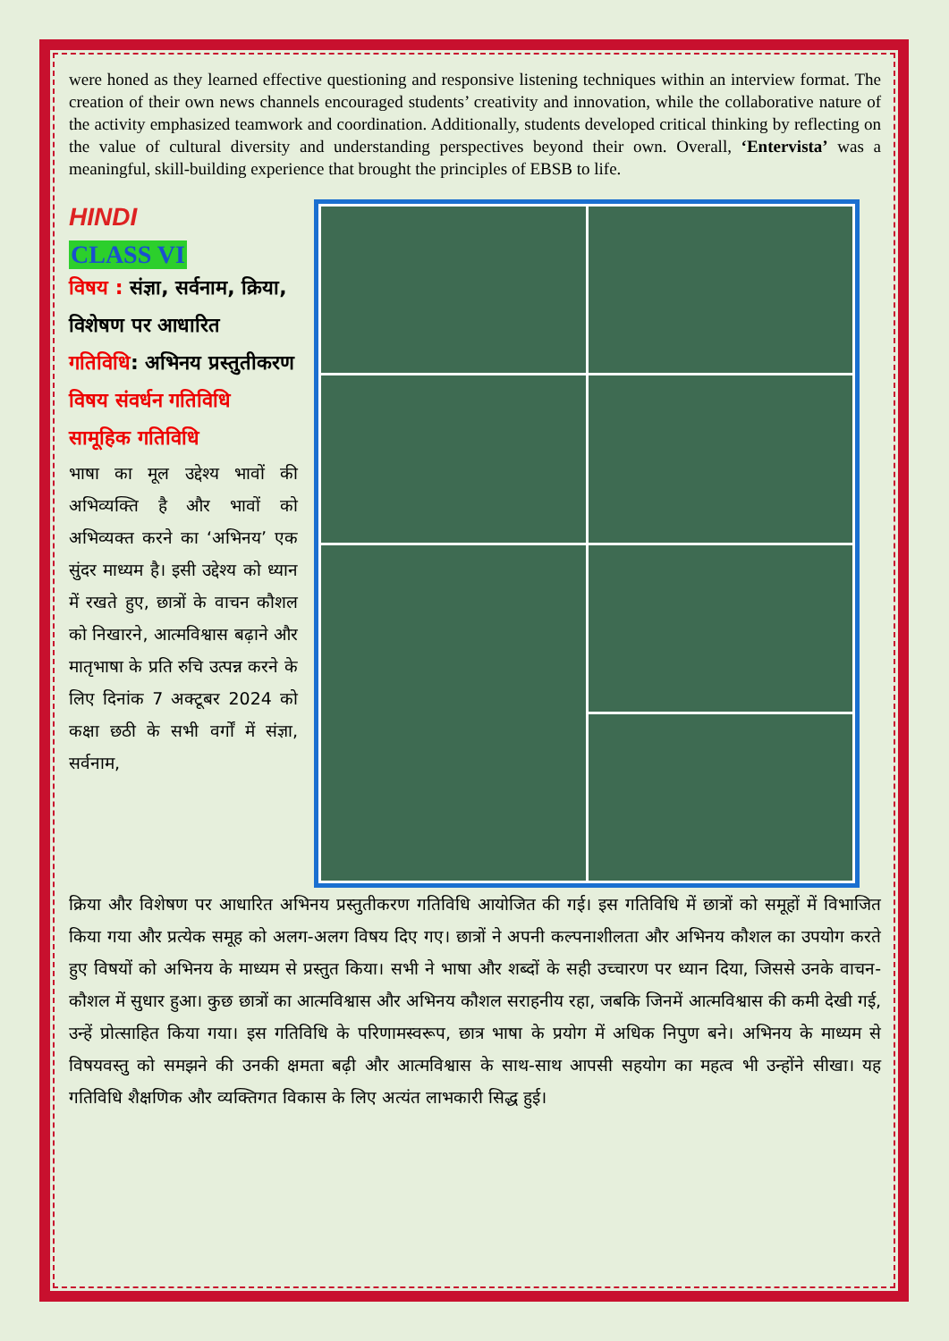were honed as they learned effective questioning and responsive listening techniques within an interview format. The creation of their own news channels encouraged students’ creativity and innovation, while the collaborative nature of the activity emphasized teamwork and coordination. Additionally, students developed critical thinking by reflecting on the value of cultural diversity and understanding perspectives beyond their own. Overall, ‘Entervista’ was a meaningful, skill-building experience that brought the principles of EBSB to life.
HINDI
CLASS VI
विषय : संज्ञा, सर्वनाम, क्रिया, विशेषण पर आधारित
गतिविधि: अभिनय प्रस्तुतीकरण
विषय संवर्धन गतिविधि
सामूहिक गतिविधि
भाषा का मूल उद्देश्य भावों की अभिव्यक्ति है और भावों को अभिव्यक्त करने का ‘अभिनय’ एक सुंदर माध्यम है। इसी उद्देश्य को ध्यान में रखते हुए, छात्रों के वाचन कौशल को निखारने, आत्मविश्वास बढ़ाने और मातृभाषा के प्रति रुचि उत्पन्न करने के लिए दिनांक 7 अक्टूबर 2024 को कक्षा छठी के सभी वर्गों में संज्ञा, सर्वनाम,
क्रिया और विशेषण पर आधारित अभिनय प्रस्तुतीकरण गतिविधि आयोजित की गई। इस गतिविधि में छात्रों को समूहों में विभाजित किया गया और प्रत्येक समूह को अलग-अलग विषय दिए गए। छात्रों ने अपनी कल्पनाशीलता और अभिनय कौशल का उपयोग करते हुए विषयों को अभिनय के माध्यम से प्रस्तुत किया। सभी ने भाषा और शब्दों के सही उच्चारण पर ध्यान दिया, जिससे उनके वाचन-कौशल में सुधार हुआ। कुछ छात्रों का आत्मविश्वास और अभिनय कौशल सराहनीय रहा, जबकि जिनमें आत्मविश्वास की कमी देखी गई, उन्हें प्रोत्साहित किया गया। इस गतिविधि के परिणामस्वरूप, छात्र भाषा के प्रयोग में अधिक निपुण बने। अभिनय के माध्यम से विषयवस्तु को समझने की उनकी क्षमता बढ़ी और आत्मविश्वास के साथ-साथ आपसी सहयोग का महत्व भी उन्होंने सीखा। यह गतिविधि शैक्षणिक और व्यक्तिगत विकास के लिए अत्यंत लाभकारी सिद्ध हुई।